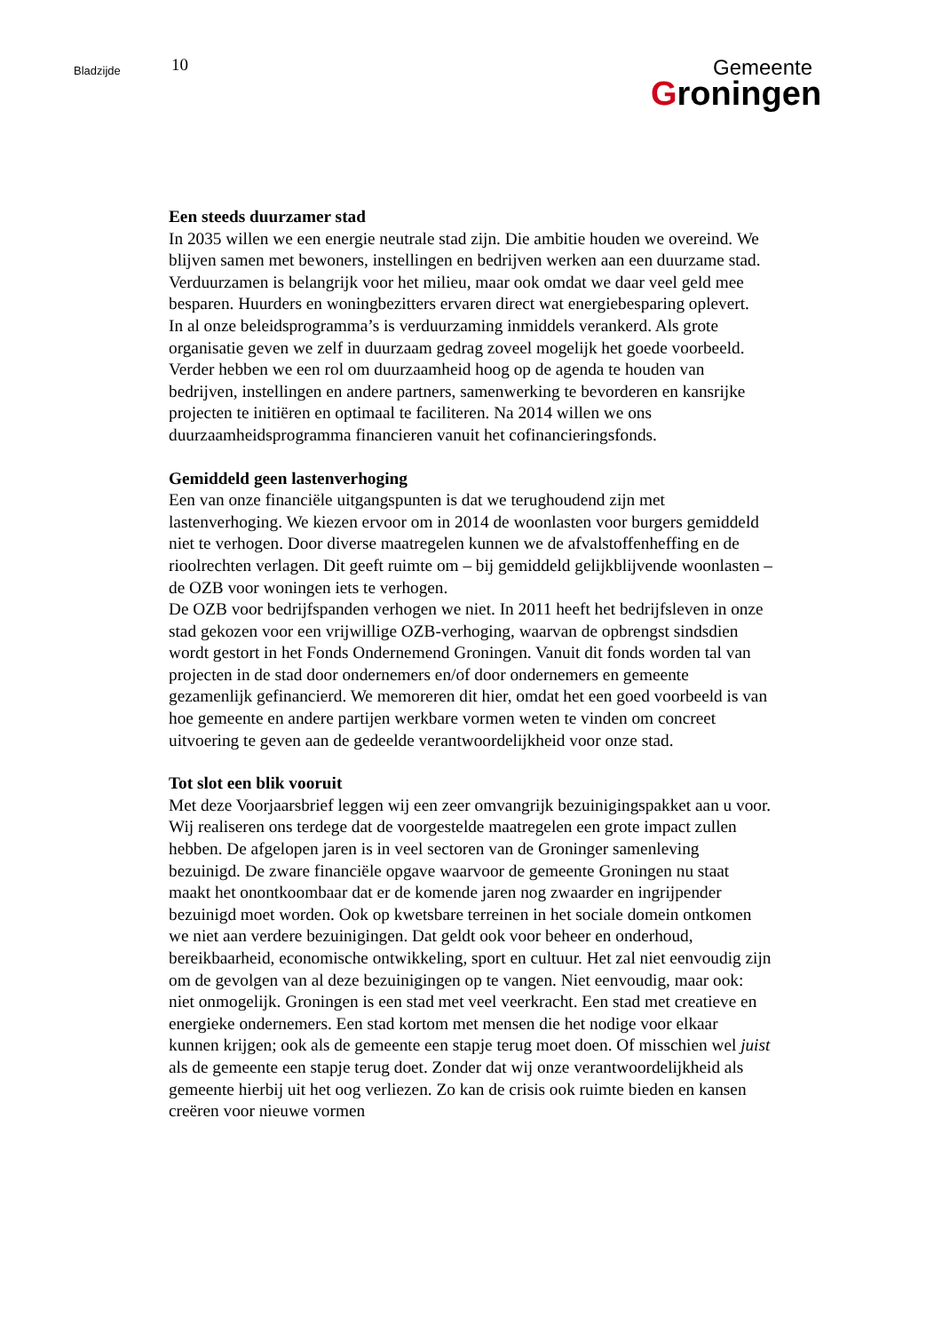Bladzijde
10
Gemeente
Groningen
Een steeds duurzamer stad
In 2035 willen we een energie neutrale stad zijn. Die ambitie houden we overeind. We blijven samen met bewoners, instellingen en bedrijven werken aan een duurzame stad. Verduurzamen is belangrijk voor het milieu, maar ook omdat we daar veel geld mee besparen. Huurders en woningbezitters ervaren direct wat energiebesparing oplevert.
In al onze beleidsprogramma’s is verduurzaming inmiddels verankerd. Als grote organisatie geven we zelf in duurzaam gedrag zoveel mogelijk het goede voorbeeld. Verder hebben we een rol om duurzaamheid hoog op de agenda te houden van bedrijven, instellingen en andere partners, samenwerking te bevorderen en kansrijke projecten te initiëren en optimaal te faciliteren. Na 2014 willen we ons duurzaamheidsprogramma financieren vanuit het cofinancieringsfonds.
Gemiddeld geen lastenverhoging
Een van onze financiële uitgangspunten is dat we terughoudend zijn met lastenverhoging. We kiezen ervoor om in 2014 de woonlasten voor burgers gemiddeld niet te verhogen. Door diverse maatregelen kunnen we de afvalstoffenheffing en de rioolrechten verlagen. Dit geeft ruimte om – bij gemiddeld gelijkblijvende woonlasten – de OZB voor woningen iets te verhogen.
De OZB voor bedrijfspanden verhogen we niet. In 2011 heeft het bedrijfsleven in onze stad gekozen voor een vrijwillige OZB-verhoging, waarvan de opbrengst sindsdien wordt gestort in het Fonds Ondernemend Groningen. Vanuit dit fonds worden tal van projecten in de stad door ondernemers en/of door ondernemers en gemeente gezamenlijk gefinancierd. We memoreren dit hier, omdat het een goed voorbeeld is van hoe gemeente en andere partijen werkbare vormen weten te vinden om concreet uitvoering te geven aan de gedeelde verantwoordelijkheid voor onze stad.
Tot slot een blik vooruit
Met deze Voorjaarsbrief leggen wij een zeer omvangrijk bezuinigingspakket aan u voor. Wij realiseren ons terdege dat de voorgestelde maatregelen een grote impact zullen hebben. De afgelopen jaren is in veel sectoren van de Groninger samenleving bezuinigd. De zware financiële opgave waarvoor de gemeente Groningen nu staat maakt het onontkoombaar dat er de komende jaren nog zwaarder en ingrijpender bezuinigd moet worden. Ook op kwetsbare terreinen in het sociale domein ontkomen we niet aan verdere bezuinigingen. Dat geldt ook voor beheer en onderhoud, bereikbaarheid, economische ontwikkeling, sport en cultuur. Het zal niet eenvoudig zijn om de gevolgen van al deze bezuinigingen op te vangen. Niet eenvoudig, maar ook: niet onmogelijk. Groningen is een stad met veel veerkracht. Een stad met creatieve en energieke ondernemers. Een stad kortom met mensen die het nodige voor elkaar kunnen krijgen; ook als de gemeente een stapje terug moet doen. Of misschien wel juist als de gemeente een stapje terug doet. Zonder dat wij onze verantwoordelijkheid als gemeente hierbij uit het oog verliezen. Zo kan de crisis ook ruimte bieden en kansen creëren voor nieuwe vormen